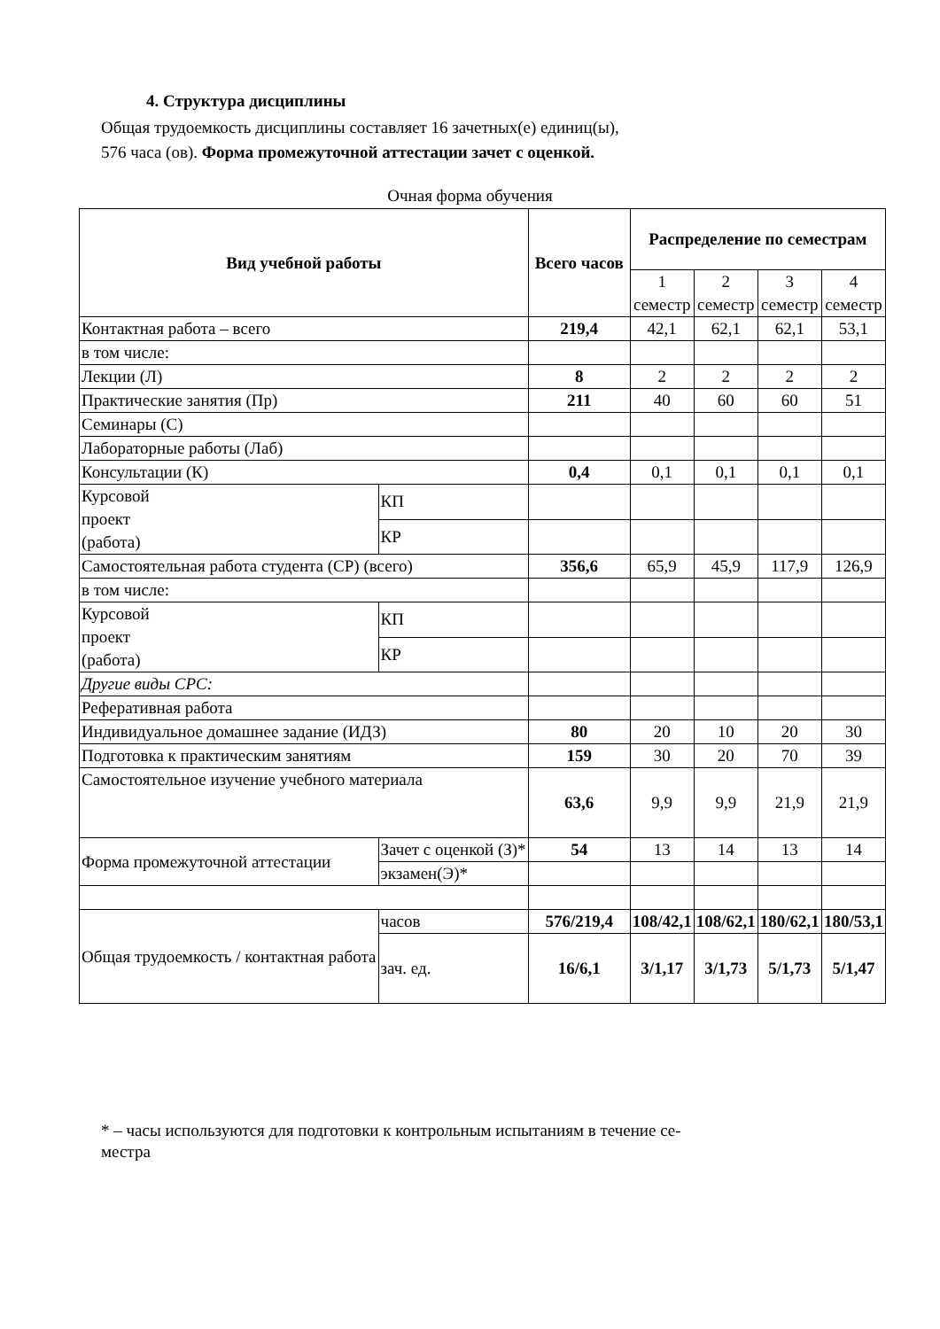4. Структура дисциплины
Общая трудоемкость дисциплины составляет 16 зачетных(е) единиц(ы),
576 часа (ов). Форма промежуточной аттестации зачет с оценкой.
Очная форма обучения
| Вид учебной работы | | Всего часов | Распределение по семестрам | | | |
| --- | --- | --- | --- | --- | --- | --- |
| | | | 1 семестр | 2 семестр | 3 семестр | 4 семестр |
| Контактная работа – всего | | 219,4 | 42,1 | 62,1 | 62,1 | 53,1 |
| в том числе: | | | | | | |
| Лекции (Л) | | 8 | 2 | 2 | 2 | 2 |
| Практические занятия (Пр) | | 211 | 40 | 60 | 60 | 51 |
| Семинары (С) | | | | | | |
| Лабораторные работы (Лаб) | | | | | | |
| Консультации (К) | | 0,4 | 0,1 | 0,1 | 0,1 | 0,1 |
| Курсовой проект (работа) | КП | | | | | |
| | КР | | | | | |
| Самостоятельная работа студента (СР) (всего) | | 356,6 | 65,9 | 45,9 | 117,9 | 126,9 |
| в том числе: | | | | | | |
| Курсовой проект (работа) | КП | | | | | |
| | КР | | | | | |
| Другие виды СРС: | | | | | | |
| Реферативная работа | | | | | | |
| Индивидуальное домашнее задание (ИДЗ) | | 80 | 20 | 10 | 20 | 30 |
| Подготовка к практическим занятиям | | 159 | 30 | 20 | 70 | 39 |
| Самостоятельное изучение учебного материала | | 63,6 | 9,9 | 9,9 | 21,9 | 21,9 |
| Форма промежуточной аттестации | Зачет с оценкой (З)* | 54 | 13 | 14 | 13 | 14 |
| | экзамен(Э)* | | | | | |
| Общая трудоемкость / контактная работа | часов | 576/219,4 | 108/42,1 | 108/62,1 | 180/62,1 | 180/53,1 |
| | зач. ед. | 16/6,1 | 3/1,17 | 3/1,73 | 5/1,73 | 5/1,47 |
* – часы используются для подготовки к контрольным испытаниям в течение се-
местра